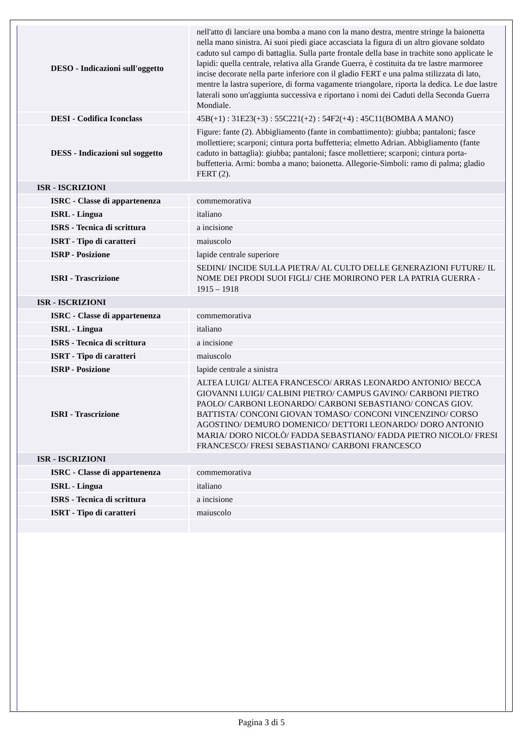| DESO - Indicazioni sull'oggetto | nell'atto di lanciare una bomba a mano con la mano destra, mentre stringe la baionetta nella mano sinistra. Ai suoi piedi giace accasciata la figura di un altro giovane soldato caduto sul campo di battaglia. Sulla parte frontale della base in trachite sono applicate le lapidi: quella centrale, relativa alla Grande Guerra, è costituita da tre lastre marmoree incise decorate nella parte inferiore con il gladio FERT e una palma stilizzata di lato, mentre la lastra superiore, di forma vagamente triangolare, riporta la dedica. Le due lastre laterali sono un'aggiunta successiva e riportano i nomi dei Caduti della Seconda Guerra Mondiale. |
| DESI - Codifica Iconclass | 45B(+1) : 31E23(+3) : 55C221(+2) : 54F2(+4) : 45C11(BOMBA A MANO) |
| DESS - Indicazioni sul soggetto | Figure: fante (2). Abbigliamento (fante in combattimento): giubba; pantaloni; fasce mollettiere; scarponi; cintura porta buffetteria; elmetto Adrian. Abbigliamento (fante caduto in battaglia): giubba; pantaloni; fasce mollettiere; scarponi; cintura porta-buffetteria. Armi: bomba a mano; baionetta. Allegorie-Simboli: ramo di palma; gladio FERT (2). |
| ISR - ISCRIZIONI | |
| ISRC - Classe di appartenenza | commemorativa |
| ISRL - Lingua | italiano |
| ISRS - Tecnica di scrittura | a incisione |
| ISRT - Tipo di caratteri | maiuscolo |
| ISRP - Posizione | lapide centrale superiore |
| ISRI - Trascrizione | SEDINI/ INCIDE SULLA PIETRA/ AL CULTO DELLE GENERAZIONI FUTURE/ IL NOME DEI PRODI SUOI FIGLI/ CHE MORIRONO PER LA PATRIA GUERRA - 1915 – 1918 |
| ISR - ISCRIZIONI | |
| ISRC - Classe di appartenenza | commemorativa |
| ISRL - Lingua | italiano |
| ISRS - Tecnica di scrittura | a incisione |
| ISRT - Tipo di caratteri | maiuscolo |
| ISRP - Posizione | lapide centrale a sinistra |
| ISRI - Trascrizione | ALTEA LUIGI/ ALTEA FRANCESCO/ ARRAS LEONARDO ANTONIO/ BECCA GIOVANNI LUIGI/ CALBINI PIETRO/ CAMPUS GAVINO/ CARBONI PIETRO PAOLO/ CARBONI LEONARDO/ CARBONI SEBASTIANO/ CONCAS GIOV. BATTISTA/ CONCONI GIOVAN TOMASO/ CONCONI VINCENZINO/ CORSO AGOSTINO/ DEMURO DOMENICO/ DETTORI LEONARDO/ DORO ANTONIO MARIA/ DORO NICOLÒ/ FADDA SEBASTIANO/ FADDA PIETRO NICOLO/ FRESI FRANCESCO/ FRESI SEBASTIANO/ CARBONI FRANCESCO |
| ISR - ISCRIZIONI | |
| ISRC - Classe di appartenenza | commemorativa |
| ISRL - Lingua | italiano |
| ISRS - Tecnica di scrittura | a incisione |
| ISRT - Tipo di caratteri | maiuscolo |
Pagina 3 di 5